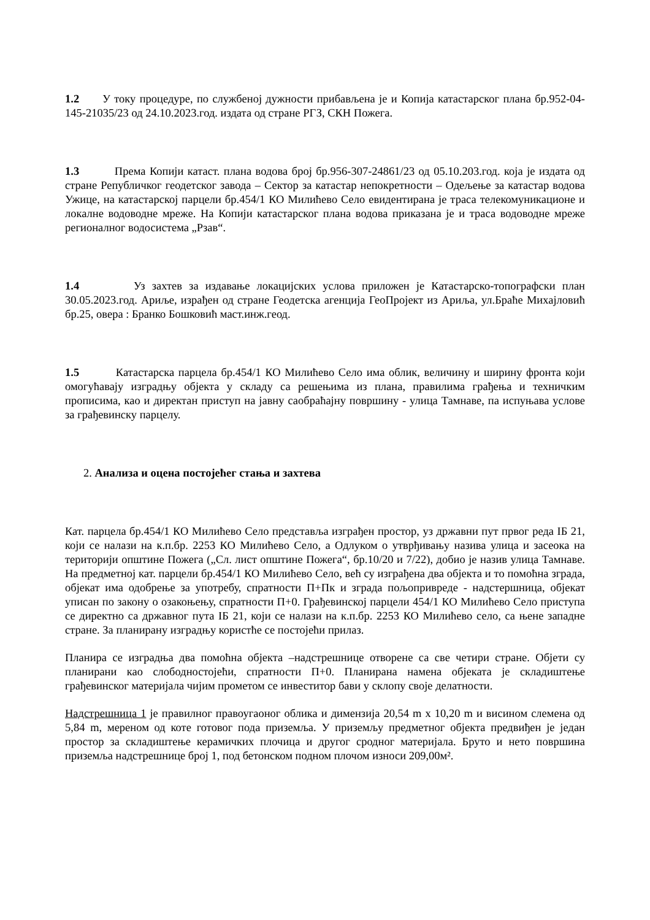1.2 У току процедуре, по службеној дужности прибављена је и Копија катастарског плана бр.952-04-145-21035/23 од 24.10.2023.год. издата од стране РГЗ, СКН Пожега.
1.3 Према Копији катаст. плана водова број бр.956-307-24861/23 од 05.10.203.год. која је издата од стране Републичког геодетског завода – Сектор за катастар непокретности – Одељење за катастар водова Ужице, на катастарској парцели бр.454/1 КО Милићево Село евидентирана је траса телекомуникационе и локалне водоводне мреже. На Копији катастарског плана водова приказана је и траса водоводне мреже регионалног водосистема „Рзав“.
1.4 Уз захтев за издавање локацијских услова приложен је Катастарско-топографски план 30.05.2023.год. Ариље, израђен од стране Геодетска агенција ГеоПројект из Ариља, ул.Браће Михајловић бр.25, овера : Бранко Бошковић маст.инж.геод.
1.5 Катастарска парцела бр.454/1 КО Милићево Село има облик, величину и ширину фронта који омогућавају изградњу објекта у складу са решењима из плана, правилима грађења и техничким прописима, као и директан приступ на јавну саобраћајну површину - улица Тамнаве, па испуњава услове за грађевинску парцелу.
2. Анализа и оцена постојећег стања и захтева
Кат. парцела бр.454/1 КО Милићево Село представља изграђен простор, уз државни пут првог реда IБ 21, који се налази на к.п.бр. 2253 КО Милићево Село, а Одлуком о утврђивању назива улица и засеока на територији општине Пожега („Сл. лист општине Пожега“, бр.10/20 и 7/22), добио је назив улица Тамнаве. На предметној кат. парцели бр.454/1 КО Милићево Село, већ су изграђена два објекта и то помоћна зграда, објекат има одобрење за употребу, спратности П+Пк и зграда пољопривреде - надстершница, објекат уписан по закону о озакоњењу, спратности П+0. Грађевинској парцели 454/1 КО Милићево Село приступа се директно са државног пута IБ 21, који се налази на к.п.бр. 2253 КО Милићево село, са њене западне стране. За планирану изградњу користће се постојећи прилаз.
Планира се изградња два помоћна објекта –надстрешнице отворене са све четири стране. Објети су планирани као слободностојећи, спратности П+0. Планирана намена објеката је складиштење грађевинског материјала чијим прометом се инвеститор бави у склопу своје делатности.
Надстрешница 1 је правилног правоугаоног облика и димензија 20,54 m x 10,20 m и висином слемена од 5,84 m, мереном од коте готовог пода приземља. У приземљу предметног објекта предвиђен је један простор за складиштење керамичких плочица и другог сродног материјала. Бруто и нето површина приземља надстрешнице број 1, под бетонском подном плочом износи 209,00м².